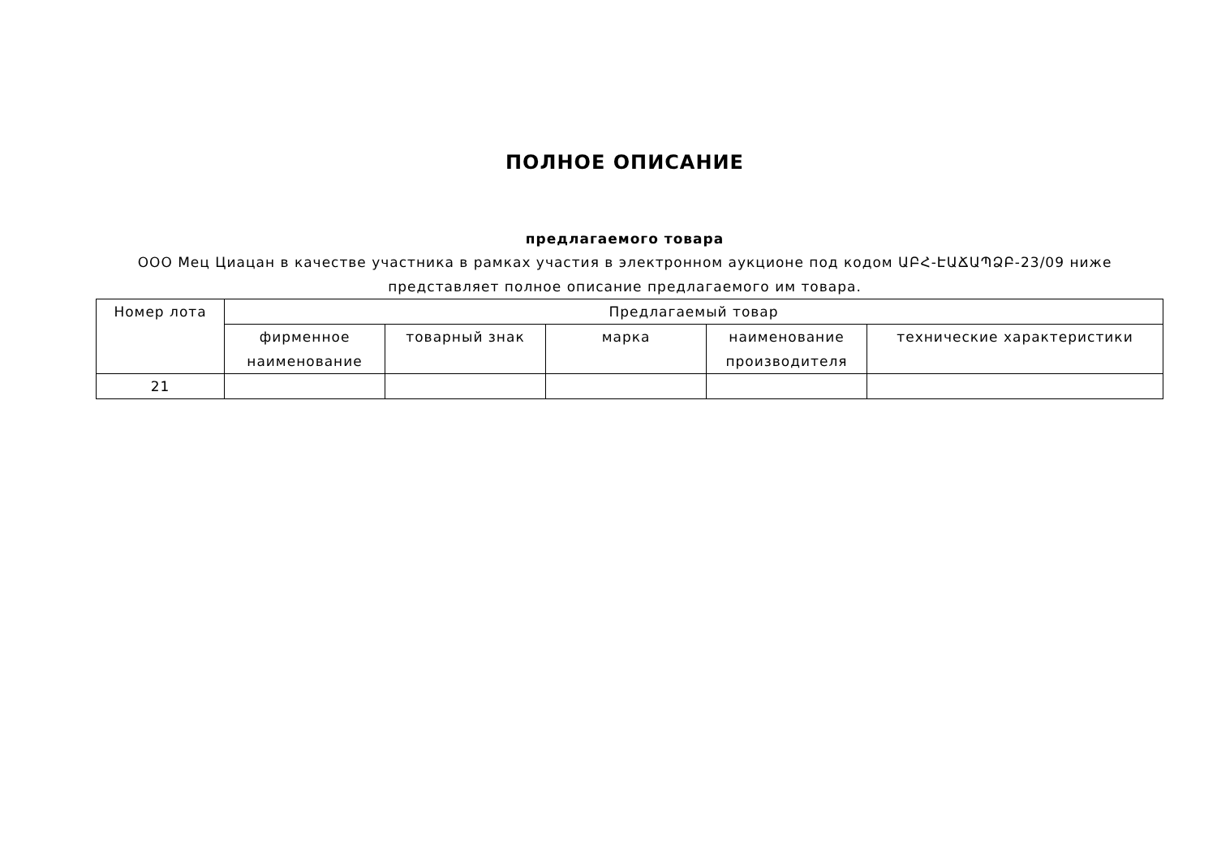ПОЛНОЕ ОПИСАНИЕ
предлагаемого товара
ООО Мец Циацан в качестве участника в рамках участия в электронном аукционе под кодом ԱԲՀ-ԷԱՃԱՊՁԲ-23/09 ниже представляет полное описание предлагаемого им товара.
| Номер лота | Предлагаемый товар | | | | |
| --- | --- | --- | --- | --- | --- |
| | фирменное наименование | товарный знак | марка | наименование производителя | технические характеристики |
| 21 | | | | | |